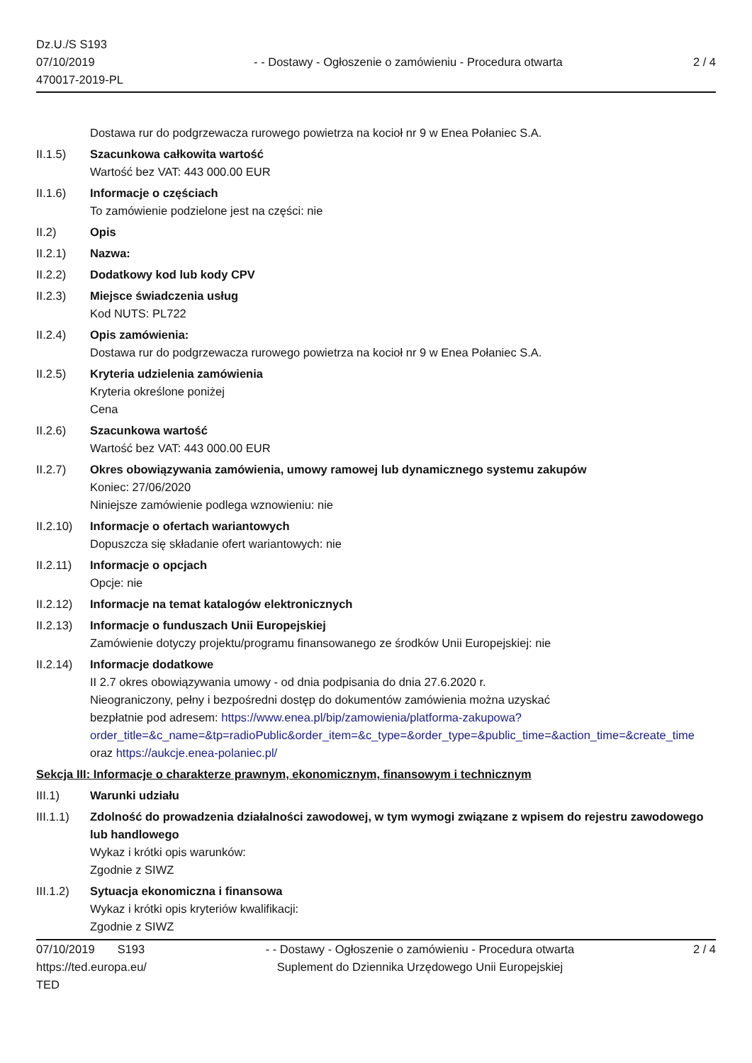Dz.U./S S193
07/10/2019
470017-2019-PL
- - Dostawy - Ogłoszenie o zamówieniu - Procedura otwarta
2 / 4
Dostawa rur do podgrzewacza rurowego powietrza na kocioł nr 9 w Enea Połaniec S.A.
II.1.5) Szacunkowa całkowita wartość
Wartość bez VAT: 443 000.00 EUR
II.1.6) Informacje o częściach
To zamówienie podzielone jest na części: nie
II.2) Opis
II.2.1) Nazwa:
II.2.2) Dodatkowy kod lub kody CPV
II.2.3) Miejsce świadczenia usług
Kod NUTS: PL722
II.2.4) Opis zamówienia:
Dostawa rur do podgrzewacza rurowego powietrza na kocioł nr 9 w Enea Połaniec S.A.
II.2.5) Kryteria udzielenia zamówienia
Kryteria określone poniżej
Cena
II.2.6) Szacunkowa wartość
Wartość bez VAT: 443 000.00 EUR
II.2.7) Okres obowiązywania zamówienia, umowy ramowej lub dynamicznego systemu zakupów
Koniec: 27/06/2020
Niniejsze zamówienie podlega wznowieniu: nie
II.2.10)
Informacje o ofertach wariantowych
Dopuszcza się składanie ofert wariantowych: nie
II.2.11)
Informacje o opcjach
Opcje: nie
II.2.12)
Informacje na temat katalogów elektronicznych
II.2.13)
Informacje o funduszach Unii Europejskiej
Zamówienie dotyczy projektu/programu finansowanego ze środków Unii Europejskiej: nie
II.2.14)
Informacje dodatkowe
II 2.7 okres obowiązywania umowy - od dnia podpisania do dnia 27.6.2020 r.
Nieograniczony, pełny i bezpośredni dostęp do dokumentów zamówienia można uzyskać
bezpłatnie pod adresem: https://www.enea.pl/bip/zamowienia/platforma-zakupowa?
order_title=&c_name=&tp=radioPublic&order_item=&c_type=&order_type=&public_time=&action_time=&create_time
oraz https://aukcje.enea-polaniec.pl/
Sekcja III: Informacje o charakterze prawnym, ekonomicznym, finansowym i technicznym
III.1) Warunki udziału
III.1.1)
Zdolność do prowadzenia działalności zawodowej, w tym wymogi związane z wpisem do rejestru zawodowego lub handlowego
Wykaz i krótki opis warunków:
Zgodnie z SIWZ
III.1.2)
Sytuacja ekonomiczna i finansowa
Wykaz i krótki opis kryteriów kwalifikacji:
Zgodnie z SIWZ
07/10/2019 S193
https://ted.europa.eu/
TED
- - Dostawy - Ogłoszenie o zamówieniu - Procedura otwarta
Suplement do Dziennika Urzędowego Unii Europejskiej
2 / 4